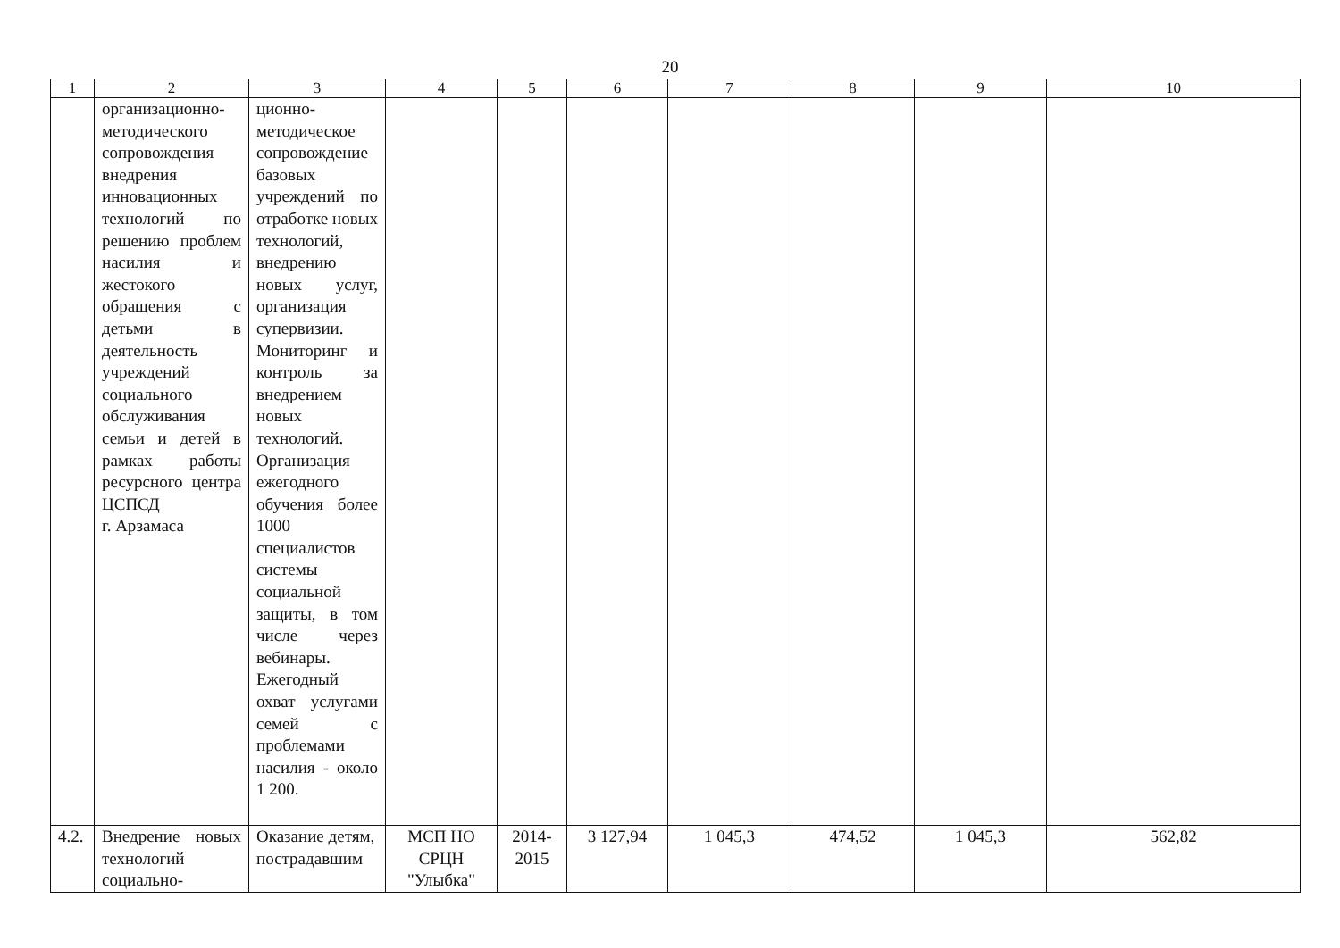20
| 1 | 2 | 3 | 4 | 5 | 6 | 7 | 8 | 9 | 10 |
| --- | --- | --- | --- | --- | --- | --- | --- | --- | --- |
| | организационно-методического сопровождения внедрения инновационных технологий по решению проблем насилия и жестокого обращения с детьми в деятельность учреждений социального обслуживания семьи и детей в рамках работы ресурсного центра ЦСПСД г. Арзамаса | ционно-методическое сопровождение базовых учреждений по отработке новых технологий, внедрению новых услуг, организация супервизии. Мониторинг и контроль за внедрением новых технологий. Организация ежегодного обучения более 1000 специалистов системы социальной защиты, в том числе через вебинары. Ежегодный охват услугами семей с проблемами насилия - около 1 200. | | | | | | | |
| 4.2. | Внедрение новых технологий социально- | Оказание детям, пострадавшим | МСП НО СРЦН "Улыбка" | 2014-2015 | 3 127,94 | 1 045,3 | 474,52 | 1 045,3 | 562,82 |